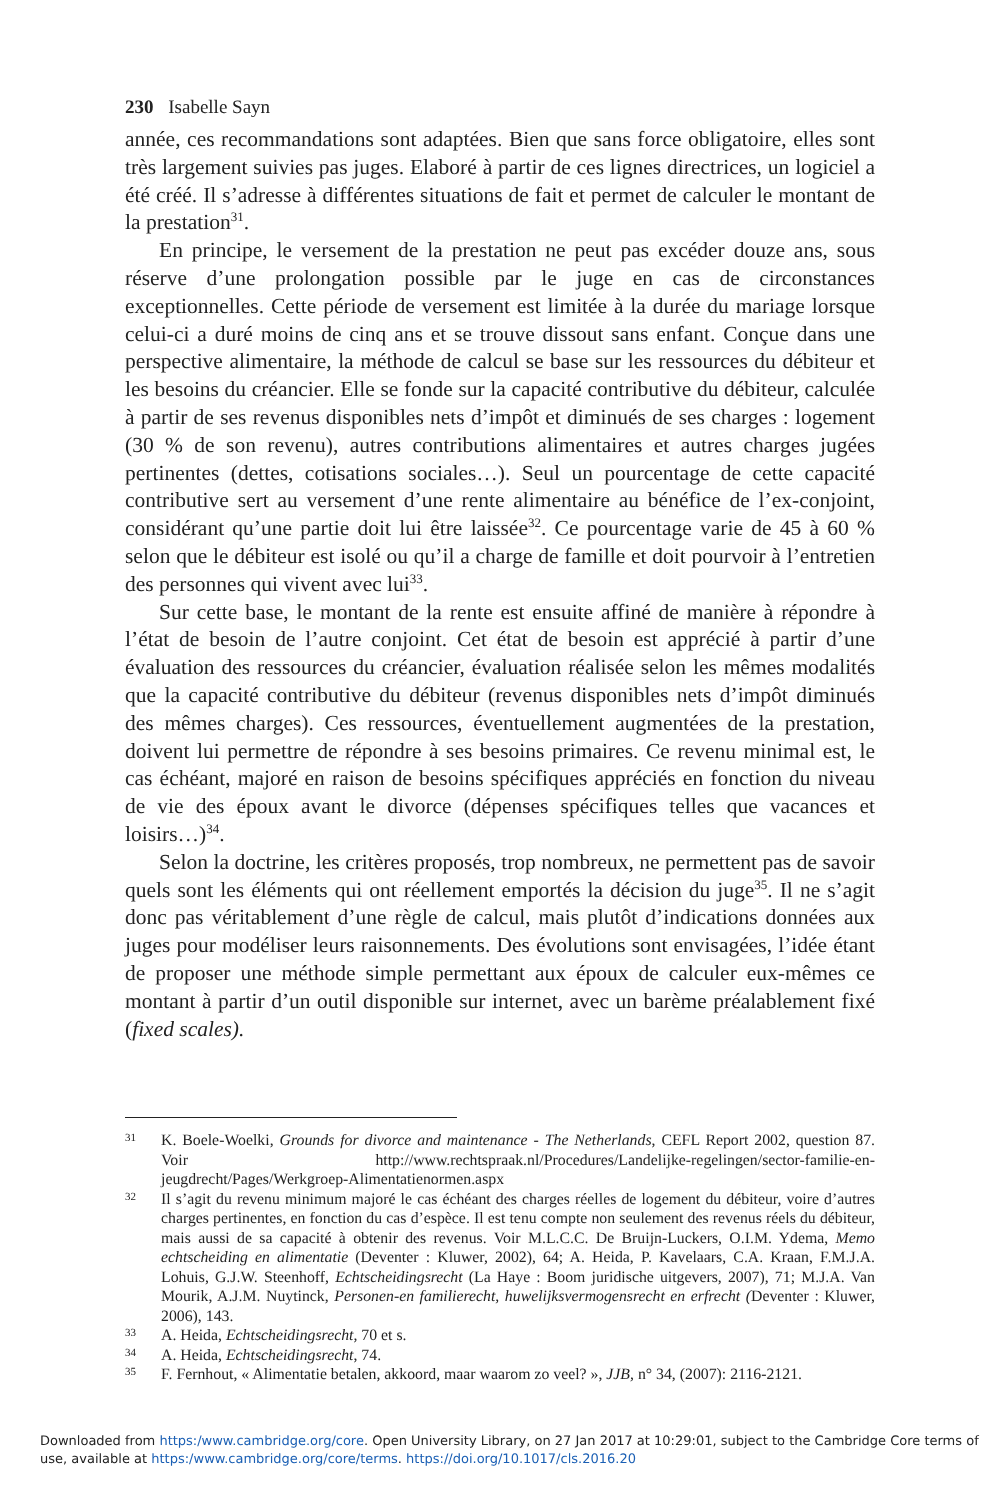230 Isabelle Sayn
année, ces recommandations sont adaptées. Bien que sans force obligatoire, elles sont très largement suivies pas juges. Elaboré à partir de ces lignes directrices, un logiciel a été créé. Il s’adresse à différentes situations de fait et permet de calculer le montant de la prestation<sup>31</sup>.
En principe, le versement de la prestation ne peut pas excéder douze ans, sous réserve d’une prolongation possible par le juge en cas de circonstances exceptionnelles. Cette période de versement est limitée à la durée du mariage lorsque celui-ci a duré moins de cinq ans et se trouve dissout sans enfant. Conçue dans une perspective alimentaire, la méthode de calcul se base sur les ressources du débiteur et les besoins du créancier. Elle se fonde sur la capacité contributive du débiteur, calculée à partir de ses revenus disponibles nets d’impôt et diminués de ses charges : logement (30 % de son revenu), autres contributions alimentaires et autres charges jugées pertinentes (dettes, cotisations sociales…). Seul un pourcentage de cette capacité contributive sert au versement d’une rente alimentaire au bénéfice de l’ex-conjoint, considérant qu’une partie doit lui être laissée<sup>32</sup>. Ce pourcentage varie de 45 à 60 % selon que le débiteur est isolé ou qu’il a charge de famille et doit pourvoir à l’entretien des personnes qui vivent avec lui<sup>33</sup>.
Sur cette base, le montant de la rente est ensuite affiné de manière à répondre à l’état de besoin de l’autre conjoint. Cet état de besoin est apprécié à partir d’une évaluation des ressources du créancier, évaluation réalisée selon les mêmes modalités que la capacité contributive du débiteur (revenus disponibles nets d’impôt diminués des mêmes charges). Ces ressources, éventuellement augmentées de la prestation, doivent lui permettre de répondre à ses besoins primaires. Ce revenu minimal est, le cas échéant, majoré en raison de besoins spécifiques appréciés en fonction du niveau de vie des époux avant le divorce (dépenses spécifiques telles que vacances et loisirs…)<sup>34</sup>.
Selon la doctrine, les critères proposés, trop nombreux, ne permettent pas de savoir quels sont les éléments qui ont réellement emportés la décision du juge<sup>35</sup>. Il ne s’agit donc pas véritablement d’une règle de calcul, mais plutôt d’indications données aux juges pour modéliser leurs raisonnements. Des évolutions sont envisagées, l’idée étant de proposer une méthode simple permettant aux époux de calculer eux-mêmes ce montant à partir d’un outil disponible sur internet, avec un barème préalablement fixé (fixed scales).
31 K. Boele-Woelki, Grounds for divorce and maintenance - The Netherlands, CEFL Report 2002, question 87. Voir http://www.rechtspraak.nl/Procedures/Landelijke-regelingen/sector-familie-en-jeugdrecht/Pages/Werkgroep-Alimentatienormen.aspx
32 Il s’agit du revenu minimum majoré le cas échéant des charges réelles de logement du débiteur, voire d’autres charges pertinentes, en fonction du cas d’espèce. Il est tenu compte non seulement des revenus réels du débiteur, mais aussi de sa capacité à obtenir des revenus. Voir M.L.C.C. De Bruijn-Luckers, O.I.M. Ydema, Memo echtscheiding en alimentatie (Deventer : Kluwer, 2002), 64; A. Heida, P. Kavelaars, C.A. Kraan, F.M.J.A. Lohuis, G.J.W. Steenhoff, Echtscheidingsrecht (La Haye : Boom juridische uitgevers, 2007), 71; M.J.A. Van Mourik, A.J.M. Nuytinck, Personen-en familierecht, huwelijksvermogensrecht en erfrecht (Deventer : Kluwer, 2006), 143.
33 A. Heida, Echtscheidingsrecht, 70 et s.
34 A. Heida, Echtscheidingsrecht, 74.
35 F. Fernhout, « Alimentatie betalen, akkoord, maar waarom zo veel? », JJB, n° 34, (2007): 2116-2121.
Downloaded from https:/www.cambridge.org/core. Open University Library, on 27 Jan 2017 at 10:29:01, subject to the Cambridge Core terms of use, available at https:/www.cambridge.org/core/terms. https://doi.org/10.1017/cls.2016.20